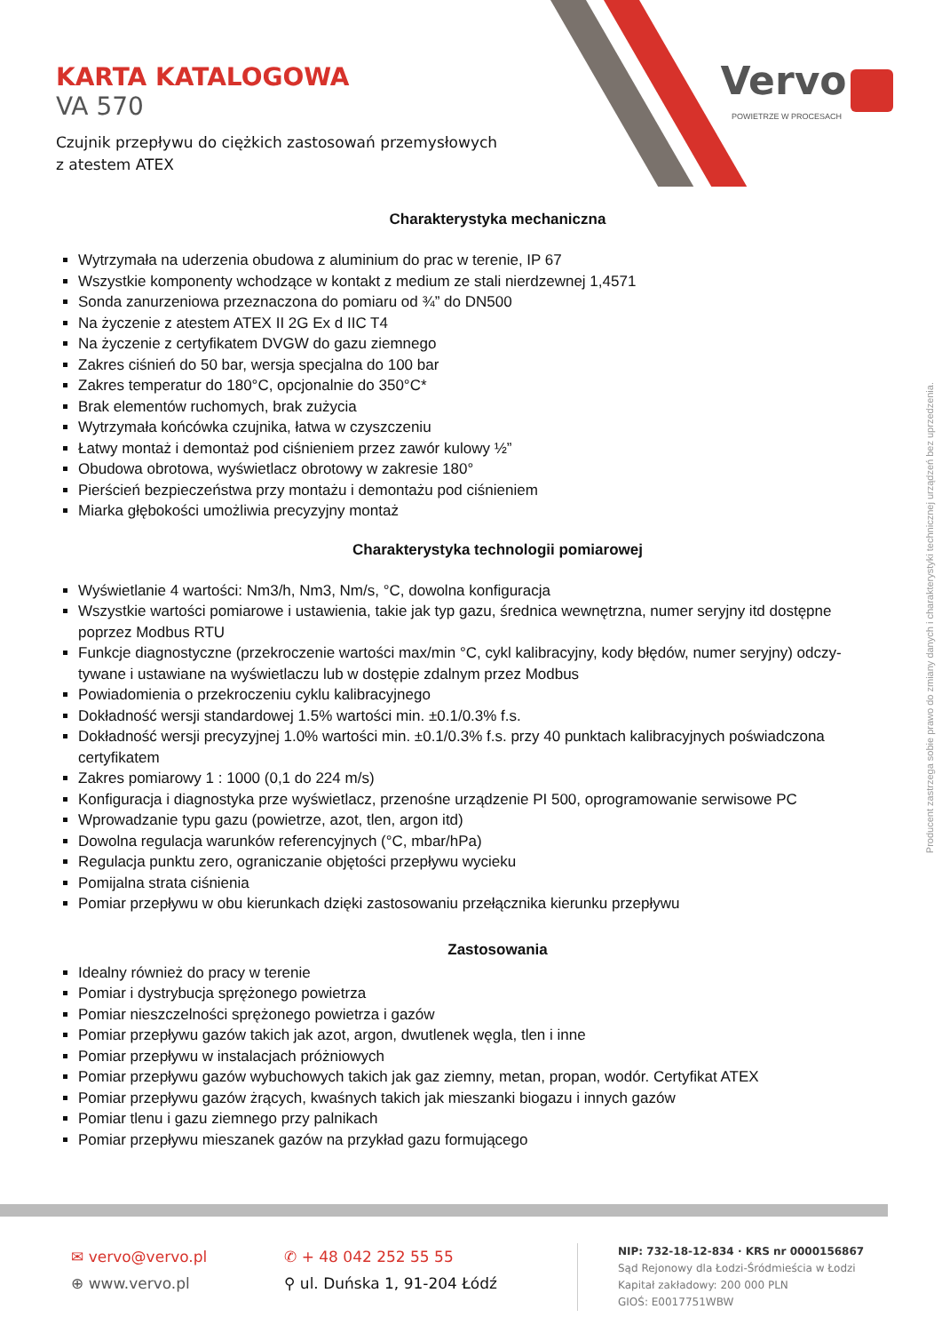Vervo
POWIETRZE W PROCESACH
KARTA KATALOGOWA
VA 570
Czujnik przepływu do ciężkich zastosowań przemysłowych
z atestem ATEX
Charakterystyka mechaniczna
Wytrzymała na uderzenia obudowa z aluminium do prac w terenie, IP 67
Wszystkie komponenty wchodzące w kontakt z medium ze stali nierdzewnej 1,4571
Sonda zanurzeniowa przeznaczona do pomiaru od ¾” do DN500
Na życzenie z atestem ATEX II 2G Ex d IIC T4
Na życzenie z certyfikatem DVGW do gazu ziemnego
Zakres ciśnień do 50 bar, wersja specjalna do 100 bar
Zakres temperatur do 180°C, opcjonalnie do 350°C*
Brak elementów ruchomych, brak zużycia
Wytrzymała końcówka czujnika, łatwa w czyszczeniu
Łatwy montaż i demontaż pod ciśnieniem przez zawór kulowy ½”
Obudowa obrotowa, wyświetlacz obrotowy w zakresie 180°
Pierścień bezpieczeństwa przy montażu i demontażu pod ciśnieniem
Miarka głębokości umożliwia precyzyjny montaż
Charakterystyka technologii pomiarowej
Wyświetlanie 4 wartości: Nm3/h, Nm3, Nm/s, °C, dowolna konfiguracja
Wszystkie wartości pomiarowe i ustawienia, takie jak typ gazu, średnica wewnętrzna, numer seryjny itd dostępne poprzez Modbus RTU
Funkcje diagnostyczne (przekroczenie wartości max/min °C, cykl kalibracyjny, kody błędów, numer seryjny) odczy-tywane i ustawiane na wyświetlaczu lub w dostępie zdalnym przez Modbus
Powiadomienia o przekroczeniu cyklu kalibracyjnego
Dokładność wersji standardowej 1.5% wartości min. ±0.1/0.3% f.s.
Dokładność wersji precyzyjnej 1.0% wartości min. ±0.1/0.3% f.s. przy 40 punktach kalibracyjnych poświadczona certyfikatem
Zakres pomiarowy 1 : 1000 (0,1 do 224 m/s)
Konfiguracja i diagnostyka prze wyświetlacz, przenośne urządzenie PI 500, oprogramowanie serwisowe PC
Wprowadzanie typu gazu (powietrze, azot, tlen, argon itd)
Dowolna regulacja warunków referencyjnych (°C, mbar/hPa)
Regulacja punktu zero, ograniczanie objętości przepływu wycieku
Pomijalna strata ciśnienia
Pomiar przepływu w obu kierunkach dzięki zastosowaniu przełącznika kierunku przepływu
Zastosowania
Idealny również do pracy w terenie
Pomiar i dystrybucja sprężonego powietrza
Pomiar nieszczelności sprężonego powietrza i gazów
Pomiar przepływu gazów takich jak azot, argon, dwutlenek węgla, tlen i inne
Pomiar przepływu w instalacjach próżniowych
Pomiar przepływu gazów wybuchowych takich jak gaz ziemny, metan, propan, wodór. Certyfikat ATEX
Pomiar przepływu gazów żrących, kwaśnych takich jak mieszanki biogazu i innych gazów
Pomiar tlenu i gazu ziemnego przy palnikach
Pomiar przepływu mieszanek gazów na przykład gazu formującego
Producent zastrzega sobie prawo do zmiany danych i charakterystyki technicznej urządzeń bez uprzedzenia.
✉ vervo@vervo.pl
⊕ www.vervo.pl
✆ + 48 042 252 55 55
⚲ ul. Duńska 1, 91-204 Łódź
NIP: 732-18-12-834 · KRS nr 0000156867
Sąd Rejonowy dla Łodzi-Śródmieścia w Łodzi
Kapitał zakładowy: 200 000 PLN
GIOŚ: E0017751WBW